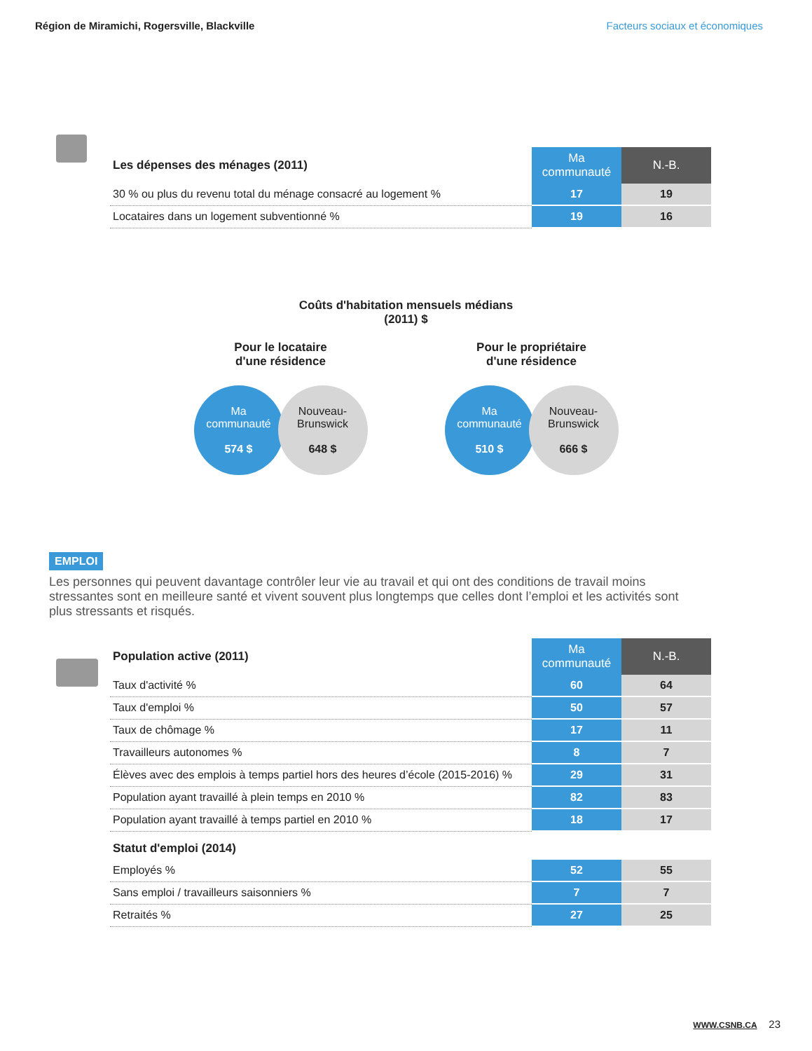Région de Miramichi, Rogersville, Blackville Facteurs sociaux et économiques
| Les dépenses des ménages (2011) | Ma communauté | N.-B. |
| --- | --- | --- |
| 30 % ou plus du revenu total du ménage consacré au logement % | 17 | 19 |
| Locataires dans un logement subventionné % | 19 | 16 |
Coûts d'habitation mensuels médians
(2011) $
Pour le locataire
d'une résidence
Ma
communauté
574 $
Nouveau-
Brunswick
648 $
Pour le propriétaire
d'une résidence
Ma
communauté
510 $
Nouveau-
Brunswick
666 $
EMPLOI
Les personnes qui peuvent davantage contrôler leur vie au travail et qui ont des conditions de travail moins stressantes sont en meilleure santé et vivent souvent plus longtemps que celles dont l’emploi et les activités sont plus stressants et risqués.
| Population active (2011) | Ma communauté | N.-B. |
| --- | --- | --- |
| Taux d'activité % | 60 | 64 |
| Taux d'emploi % | 50 | 57 |
| Taux de chômage % | 17 | 11 |
| Travailleurs autonomes % | 8 | 7 |
| Élèves avec des emplois à temps partiel hors des heures d’école (2015-2016) % | 29 | 31 |
| Population ayant travaillé à plein temps en 2010 % | 82 | 83 |
| Population ayant travaillé à temps partiel en 2010 % | 18 | 17 |
| Statut d'emploi (2014) | | |
| Employés % | 52 | 55 |
| Sans emploi / travailleurs saisonniers % | 7 | 7 |
| Retraités % | 27 | 25 |
WWW.CSNB.CA 23